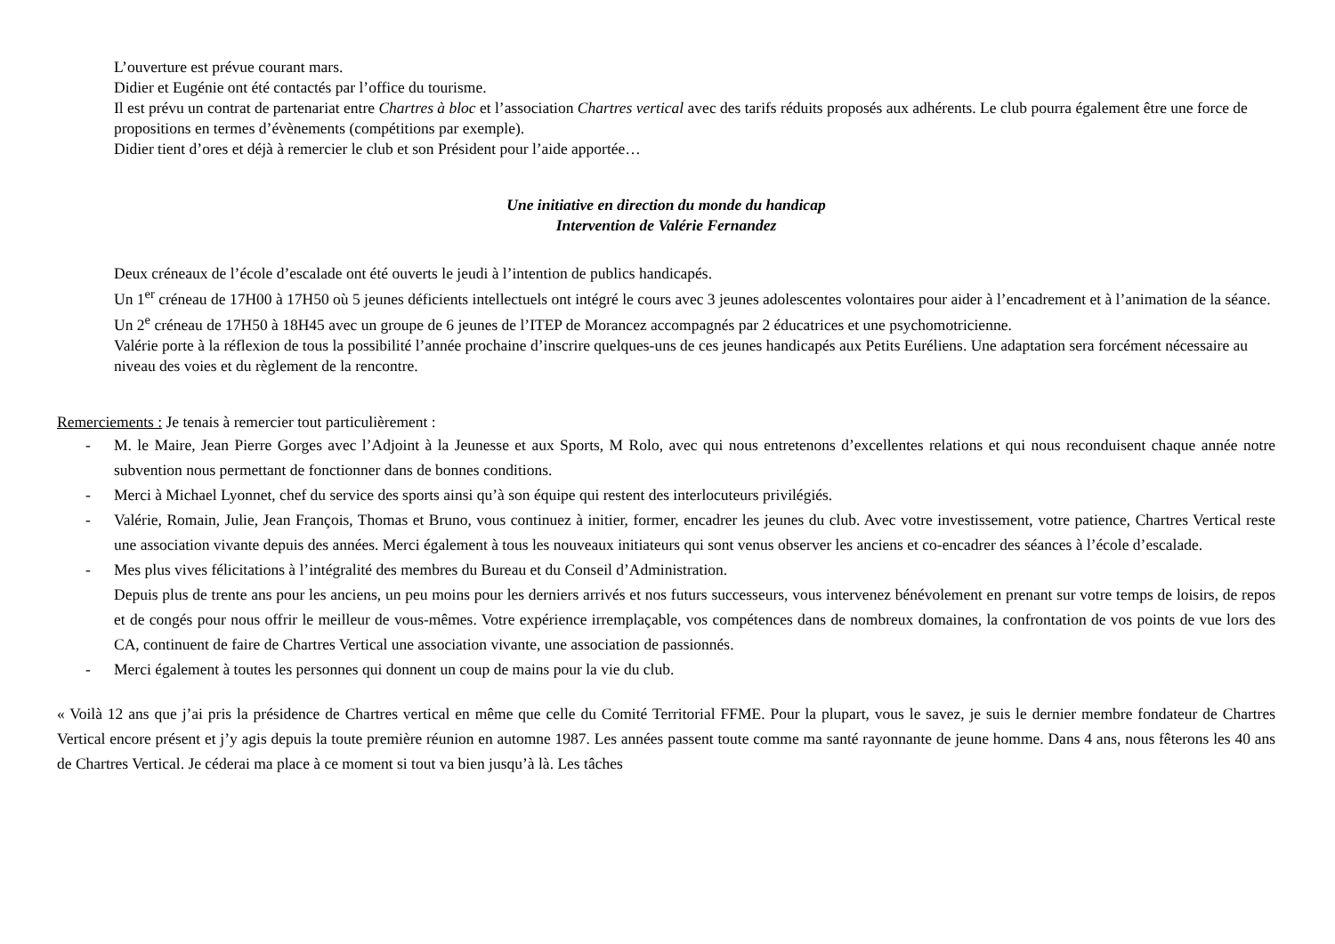L’ouverture est prévue courant mars.
Didier et Eugénie ont été contactés par l’office du tourisme.
Il est prévu un contrat de partenariat entre Chartres à bloc et l’association Chartres vertical avec des tarifs réduits proposés aux adhérents. Le club pourra également être une force de propositions en termes d’évènements (compétitions par exemple).
Didier tient d’ores et déjà à remercier le club et son Président pour l’aide apportée…
Une initiative en direction du monde du handicap
Intervention de Valérie Fernandez
Deux créneaux de l’école d’escalade ont été ouverts le jeudi à l’intention de publics handicapés.
Un 1<sup>er</sup> créneau de 17H00 à 17H50 où 5 jeunes déficients intellectuels ont intégré le cours avec 3 jeunes adolescentes volontaires pour aider à l’encadrement et à l’animation de la séance.
Un 2<sup>e</sup> créneau de 17H50 à 18H45 avec un groupe de 6 jeunes de l’ITEP de Morancez accompagnés par 2 éducatrices et une psychomotricienne.
Valérie porte à la réflexion de tous la possibilité l’année prochaine d’inscrire quelques-uns de ces jeunes handicapés aux Petits Euréliens. Une adaptation sera forcément nécessaire au niveau des voies et du règlement de la rencontre.
Remerciements : Je tenais à remercier tout particulièrement :
- M. le Maire, Jean Pierre Gorges avec l’Adjoint à la Jeunesse et aux Sports, M Rolo, avec qui nous entretenons d’excellentes relations et qui nous reconduisent chaque année notre subvention nous permettant de fonctionner dans de bonnes conditions.
- Merci à Michael Lyonnet, chef du service des sports ainsi qu’à son équipe qui restent des interlocuteurs privilégiés.
- Valérie, Romain, Julie, Jean François, Thomas et Bruno, vous continuez à initier, former, encadrer les jeunes du club. Avec votre investissement, votre patience, Chartres Vertical reste une association vivante depuis des années. Merci également à tous les nouveaux initiateurs qui sont venus observer les anciens et co-encadrer des séances à l’école d’escalade.
- Mes plus vives félicitations à l’intégralité des membres du Bureau et du Conseil d’Administration.
Depuis plus de trente ans pour les anciens, un peu moins pour les derniers arrivés et nos futurs successeurs, vous intervenez bénévolement en prenant sur votre temps de loisirs, de repos et de congés pour nous offrir le meilleur de vous-mêmes. Votre expérience irremplaçable, vos compétences dans de nombreux domaines, la confrontation de vos points de vue lors des CA, continuent de faire de Chartres Vertical une association vivante, une association de passionnés.
- Merci également à toutes les personnes qui donnent un coup de mains pour la vie du club.
« Voilà 12 ans que j’ai pris la présidence de Chartres vertical en même que celle du Comité Territorial FFME. Pour la plupart, vous le savez, je suis le dernier membre fondateur de Chartres Vertical encore présent et j’y agis depuis la toute première réunion en automne 1987. Les années passent toute comme ma santé rayonnante de jeune homme. Dans 4 ans, nous fêterons les 40 ans de Chartres Vertical. Je céderai ma place à ce moment si tout va bien jusqu’à là. Les tâches